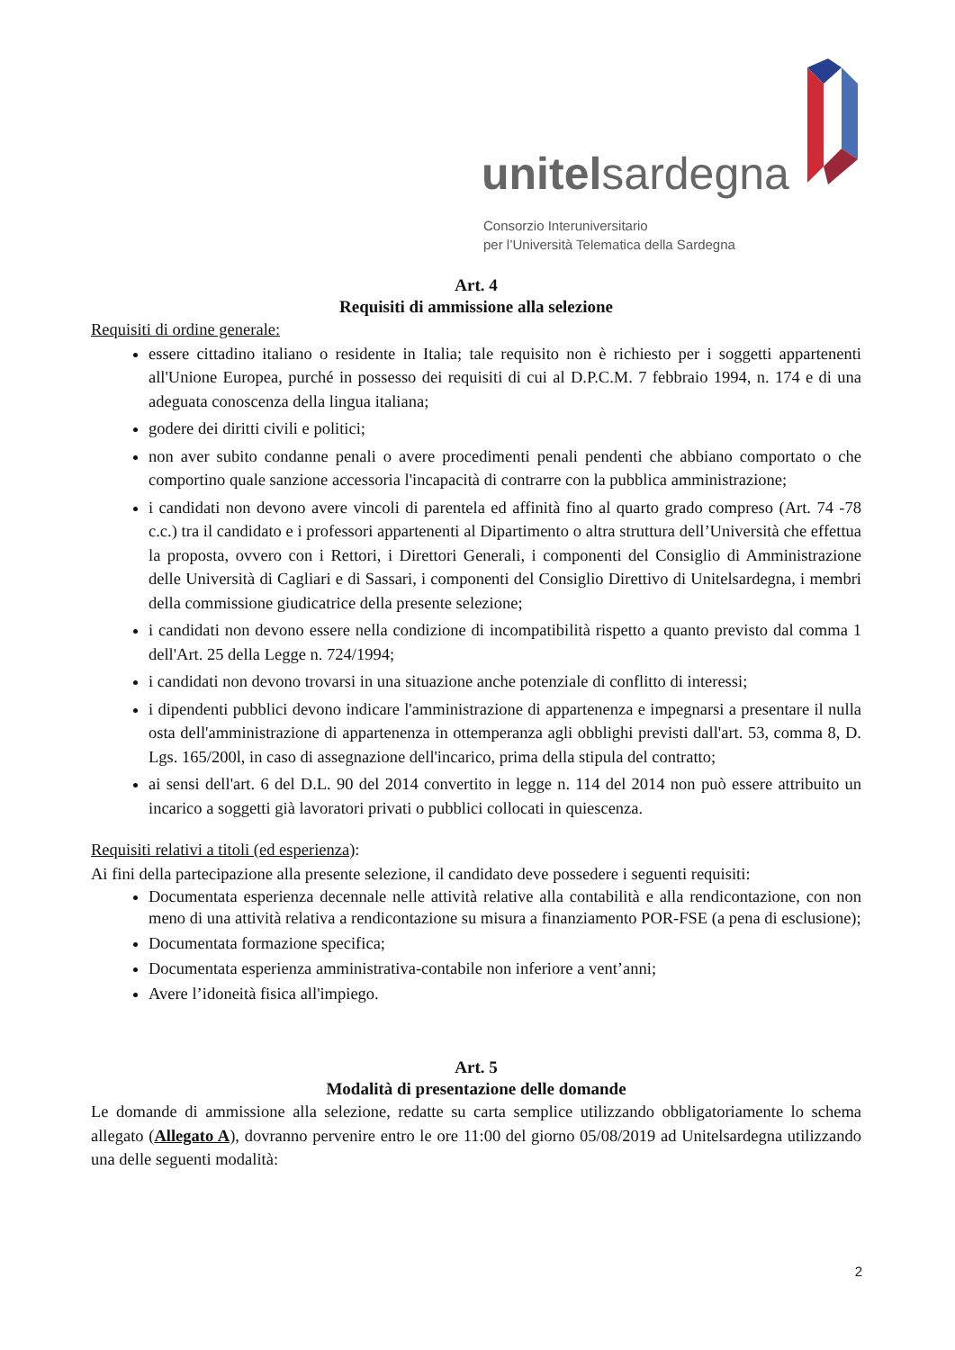unitelsardegna
Consorzio Interuniversitario
per l’Università Telematica della Sardegna
Art. 4
Requisiti di ammissione alla selezione
Requisiti di ordine generale:
essere cittadino italiano o residente in Italia; tale requisito non è richiesto per i soggetti appartenenti all'Unione Europea, purché in possesso dei requisiti di cui al D.P.C.M. 7 febbraio 1994, n. 174 e di una adeguata conoscenza della lingua italiana;
godere dei diritti civili e politici;
non aver subito condanne penali o avere procedimenti penali pendenti che abbiano comportato o che comportino quale sanzione accessoria l'incapacità di contrarre con la pubblica amministrazione;
i candidati non devono avere vincoli di parentela ed affinità fino al quarto grado compreso (Art. 74 -78 c.c.) tra il candidato e i professori appartenenti al Dipartimento o altra struttura dell’Università che effettua la proposta, ovvero con i Rettori, i Direttori Generali, i componenti del Consiglio di Amministrazione delle Università di Cagliari e di Sassari, i componenti del Consiglio Direttivo di Unitelsardegna, i membri della commissione giudicatrice della presente selezione;
i candidati non devono essere nella condizione di incompatibilità rispetto a quanto previsto dal comma 1 dell'Art. 25 della Legge n. 724/1994;
i candidati non devono trovarsi in una situazione anche potenziale di conflitto di interessi;
i dipendenti pubblici devono indicare l'amministrazione di appartenenza e impegnarsi a presentare il nulla osta dell'amministrazione di appartenenza in ottemperanza agli obblighi previsti dall'art. 53, comma 8, D. Lgs. 165/200l, in caso di assegnazione dell'incarico, prima della stipula del contratto;
ai sensi dell'art. 6 del D.L. 90 del 2014 convertito in legge n. 114 del 2014 non può essere attribuito un incarico a soggetti già lavoratori privati o pubblici collocati in quiescenza.
Requisiti relativi a titoli (ed esperienza):
Ai fini della partecipazione alla presente selezione, il candidato deve possedere i seguenti requisiti:
Documentata esperienza decennale nelle attività relative alla contabilità e alla rendicontazione, con non meno di una attività relativa a rendicontazione su misura a finanziamento POR-FSE (a pena di esclusione);
Documentata formazione specifica;
Documentata esperienza amministrativa-contabile non inferiore a vent’anni;
Avere l’idoneità fisica all'impiego.
Art. 5
Modalità di presentazione delle domande
Le domande di ammissione alla selezione, redatte su carta semplice utilizzando obbligatoriamente lo schema allegato (Allegato A), dovranno pervenire entro le ore 11:00 del giorno 05/08/2019 ad Unitelsardegna utilizzando una delle seguenti modalità:
2